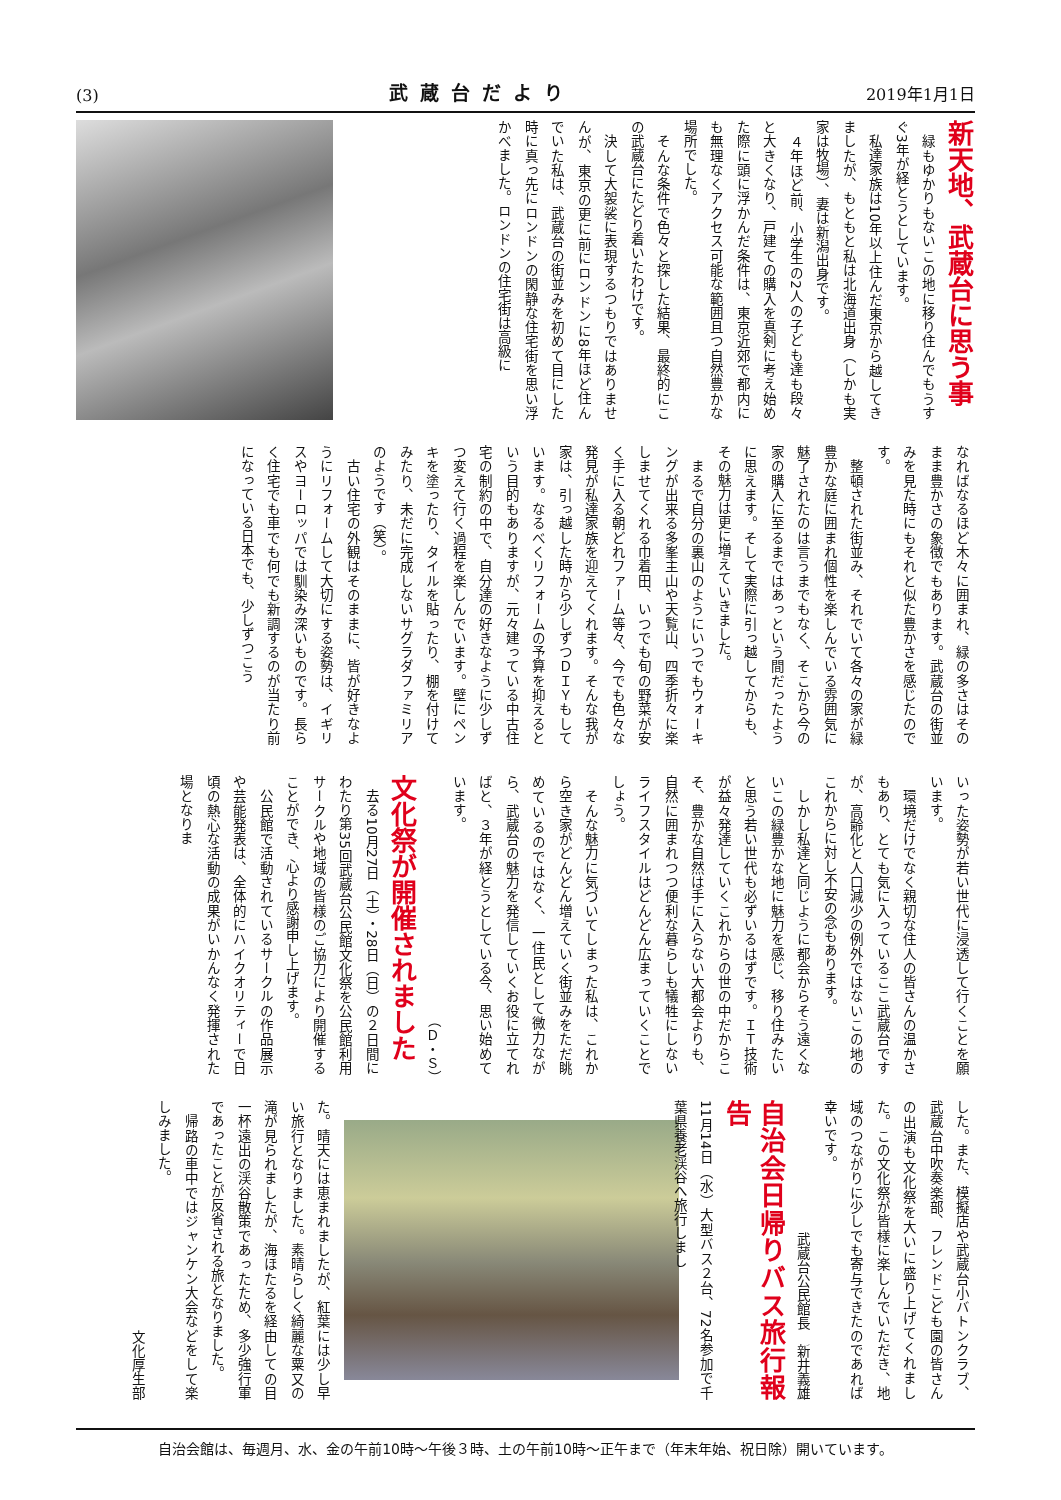(3) 武蔵台だより 2019年1月1日
新天地、武蔵台に思う事
　緑もゆかりもないこの地に移り住んでもうすぐ3年が経とうとしています。
　私達家族は10年以上住んだ東京から越してきましたが、もともと私は北海道出身（しかも実家は牧場）、妻は新潟出身です。
　４年ほど前、小学生の2人の子ども達も段々と大きくなり、戸建ての購入を真剣に考え始めた際に頭に浮かんだ条件は、東京近郊で都内にも無理なくアクセス可能な範囲且つ自然豊かな場所でした。
　そんな条件で色々と探した結果、最終的にこの武蔵台にたどり着いたわけです。
　決して大袈裟に表現するつもりではありませんが、東京の更に前にロンドンに8年ほど住んでいた私は、武蔵台の街並みを初めて目にした時に真っ先にロンドンの閑静な住宅街を思い浮かべました。ロンドンの住宅街は高級に
なればなるほど木々に囲まれ、緑の多さはそのまま豊かさの象徴でもあります。武蔵台の街並みを見た時にもそれと似た豊かさを感じたのです。
　整頓された街並み、それでいて各々の家が緑豊かな庭に囲まれ個性を楽しんでいる雰囲気に魅了されたのは言うまでもなく、そこから今の家の購入に至るまではあっという間だったように思えます。そして実際に引っ越してからも、その魅力は更に増えていきました。
　まるで自分の裏山のようにいつでもウォーキングが出来る多峯主山や天覧山、四季折々に楽しませてくれる巾着田、いつでも旬の野菜が安く手に入る朝どれファーム等々、今でも色々な発見が私達家族を迎えてくれます。そんな我が家は、引っ越した時から少しずつＤＩＹもしています。なるべくリフォームの予算を抑えるという目的もありますが、元々建っている中古住宅の制約の中で、自分達の好きなように少しずつ変えて行く過程を楽しんでいます。壁にペンキを塗ったり、タイルを貼ったり、棚を付けてみたり、未だに完成しないサグラダファミリアのようです（笑）。
　古い住宅の外観はそのままに、皆が好きなようにリフォームして大切にする姿勢は、イギリスやヨーロッパでは馴染み深いものです。長らく住宅でも車でも何でも新調するのが当たり前になっている日本でも、少しずつこう
いった姿勢が若い世代に浸透して行くことを願います。
　環境だけでなく親切な住人の皆さんの温かさもあり、とても気に入っているここ武蔵台ですが、高齢化と人口減少の例外ではないこの地のこれからに対し不安の念もあります。
　しかし私達と同じように都会からそう遠くないこの緑豊かな地に魅力を感じ、移り住みたいと思う若い世代も必ずいるはずです。ＩＴ技術が益々発達していくこれからの世の中だからこそ、豊かな自然は手に入らない大都会よりも、自然に囲まれつつ便利な暮らしも犠牲にしないライフスタイルはどんどん広まっていくことでしょう。
　そんな魅力に気づいてしまった私は、これから空き家がどんどん増えていく街並みをただ眺めているのではなく、一住民として微力ながら、武蔵台の魅力を発信していくお役に立てればと、３年が経とうとしている今、思い始めています。
（Ｄ・Ｓ）
文化祭が開催されました
　去る10月27日（土）・28日（日）の２日間にわたり第35回武蔵台公民館文化祭を公民館利用サークルや地域の皆様のご協力により開催することができ、心より感謝申し上げます。
　公民館で活動されているサークルの作品展示や芸能発表は、全体的にハイクオリティーで日頃の熱心な活動の成果がいかんなく発揮された場となりま
した。また、模擬店や武蔵台小バトンクラブ、武蔵台中吹奏楽部、フレンドこども園の皆さんの出演も文化祭を大いに盛り上げてくれました。この文化祭が皆様に楽しんでいただき、地域のつながりに少しでも寄与できたのであれば幸いです。
武蔵台公民館長　新井義雄
自治会日帰りバス旅行報告
11月14日（水）大型バス２台、72名参加で千葉県養老渓谷へ旅行しまし
た。晴天には恵まれましたが、紅葉には少し早い旅行となりました。素晴らしく綺麗な粟又の滝が見られましたが、海ほたるを経由しての目一杯遠出の渓谷散策であったため、多少強行軍であったことが反省される旅となりました。
　帰路の車中ではジャンケン大会などをして楽しみました。
文化厚生部
自治会館は、毎週月、水、金の午前10時～午後３時、土の午前10時～正午まで（年末年始、祝日除）開いています。